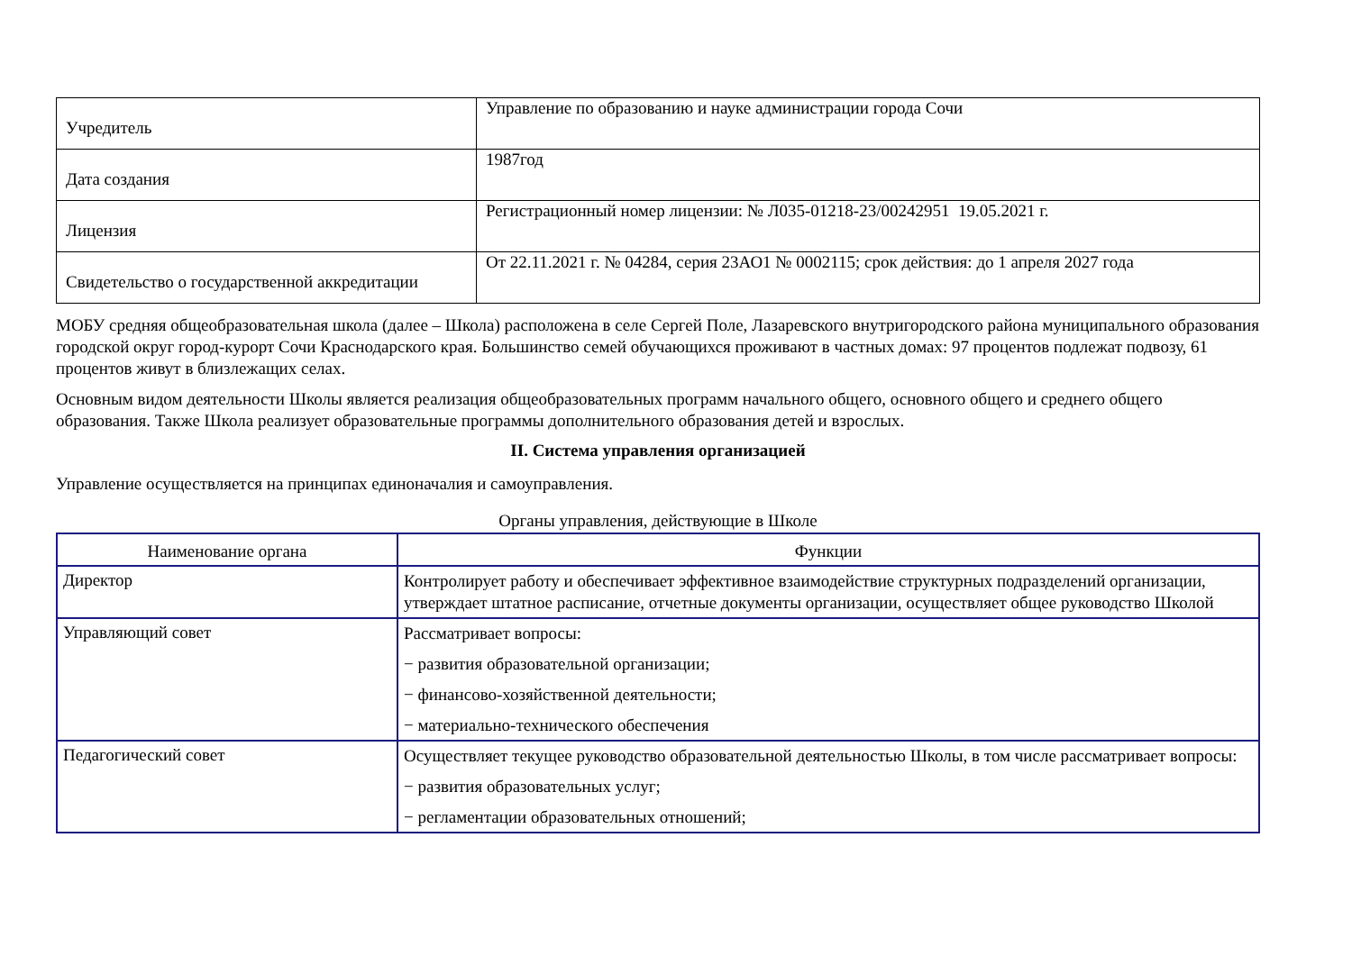| Учредитель | Управление по образованию и науке администрации города Сочи |
| Дата создания | 1987год |
| Лицензия | Регистрационный номер лицензии: № Л035-01218-23/00242951 19.05.2021 г. |
| Свидетельство о государственной аккредитации | От 22.11.2021 г. № 04284, серия 23АО1 № 0002115; срок действия: до 1 апреля 2027 года |
МОБУ средняя общеобразовательная школа (далее – Школа) расположена в селе Сергей Поле, Лазаревского внутригородского района муниципального образования городской округ город-курорт Сочи Краснодарского края. Большинство семей обучающихся проживают в частных домах: 97 процентов подлежат подвозу, 61 процентов живут в близлежащих селах.
Основным видом деятельности Школы является реализация общеобразовательных программ начального общего, основного общего и среднего общего образования. Также Школа реализует образовательные программы дополнительного образования детей и взрослых.
II. Система управления организацией
Управление осуществляется на принципах единоначалия и самоуправления.
Органы управления, действующие в Школе
| Наименование органа | Функции |
| --- | --- |
| Директор | Контролирует работу и обеспечивает эффективное взаимодействие структурных подразделений организации, утверждает штатное расписание, отчетные документы организации, осуществляет общее руководство Школой |
| Управляющий совет | Рассматривает вопросы: − развития образовательной организации; − финансово-хозяйственной деятельности; − материально-технического обеспечения |
| Педагогический совет | Осуществляет текущее руководство образовательной деятельностью Школы, в том числе рассматривает вопросы: − развития образовательных услуг; − регламентации образовательных отношений; |